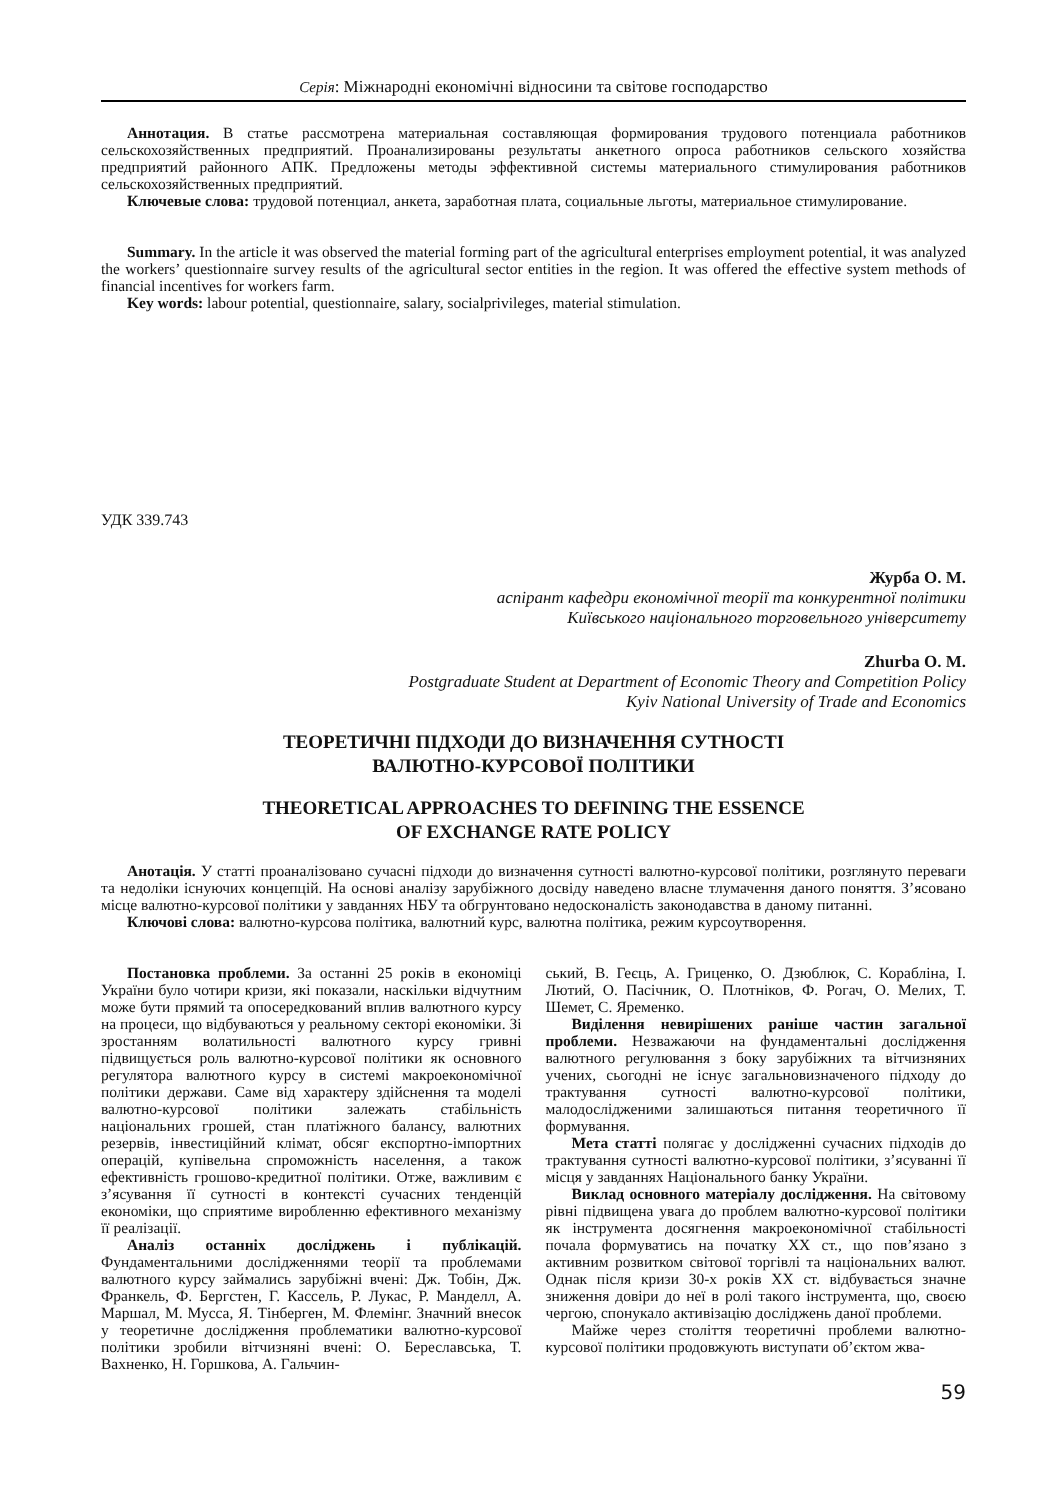Серія: Міжнародні економічні відносини та світове господарство
Аннотация. В статье рассмотрена материальная составляющая формирования трудового потенциала работников сельскохозяйственных предприятий. Проанализированы результаты анкетного опроса работников сельского хозяйства предприятий районного АПК. Предложены методы эффективной системы материального стимулирования работников сельскохозяйственных предприятий.
Ключевые слова: трудовой потенциал, анкета, заработная плата, социальные льготы, материальное стимулирование.
Summary. In the article it was observed the material forming part of the agricultural enterprises employment potential, it was analyzed the workers’ questionnaire survey results of the agricultural sector entities in the region. It was offered the effective system methods of financial incentives for workers farm.
Key words: labour potential, questionnaire, salary, socialprivileges, material stimulation.
УДК 339.743
Журба О. М.
аспірант кафедри економічної теорії та конкурентної політики
Київського національного торговельного університету
Zhurba O. M.
Postgraduate Student at Department of Economic Theory and Competition Policy
Kyiv National University of Trade and Economics
ТЕОРЕТИЧНІ ПІДХОДИ ДО ВИЗНАЧЕННЯ СУТНОСТІ
ВАЛЮТНО-КУРСОВОЇ ПОЛІТИКИ
THEORETICAL APPROACHES TO DEFINING THE ESSENCE
OF EXCHANGE RATE POLICY
Анотація. У статті проаналізовано сучасні підходи до визначення сутності валютно-курсової політики, розглянуто переваги та недоліки існуючих концепцій. На основі аналізу зарубіжного досвіду наведено власне тлумачення даного поняття. З’ясовано місце валютно-курсової політики у завданнях НБУ та обгрунтовано недосконалість законодавства в даному питанні.
Ключові слова: валютно-курсова політика, валютний курс, валютна політика, режим курсоутворення.
Постановка проблеми. За останні 25 років в економіці України було чотири кризи, які показали, наскільки відчутним може бути прямий та опосередкований вплив валютного курсу на процеси, що відбуваються у реальному секторі економіки. Зі зростанням волатильності валютного курсу гривні підвищується роль валютно-курсової політики як основного регулятора валютного курсу в системі макроекономічної політики держави. Саме від характеру здійснення та моделі валютно-курсової політики залежать стабільність національних грошей, стан платіжного балансу, валютних резервів, інвестиційний клімат, обсяг експортно-імпортних операцій, купівельна спроможність населення, а також ефективність грошово-кредитної політики. Отже, важливим є з’ясування її сутності в контексті сучасних тенденцій економіки, що сприятиме виробленню ефективного механізму її реалізації.
Аналіз останніх досліджень і публікацій. Фундаментальними дослідженнями теорії та проблемами валютного курсу займались зарубіжні вчені: Дж. Тобін, Дж. Франкель, Ф. Бергстен, Г. Кассель, Р. Лукас, Р. Манделл, А. Маршал, М. Мусса, Я. Тінберген, М. Флемінг. Значний внесок у теоретичне дослідження проблематики валютно-курсової політики зробили вітчизняні вчені: О. Береславська, Т. Вахненко, Н. Горшкова, А. Гальчин-
ський, В. Геєць, А. Гриценко, О. Дзюблюк, С. Корабліна, І. Лютий, О. Пасічник, О. Плотніков, Ф. Рогач, О. Мелих, Т. Шемет, С. Яременко.
Виділення невирішених раніше частин загальної проблеми. Незважаючи на фундаментальні дослідження валютного регулювання з боку зарубіжних та вітчизняних учених, сьогодні не існує загальновизначеного підходу до трактування сутності валютно-курсової політики, малодослідженими залишаються питання теоретичного її формування.
Мета статті полягає у дослідженні сучасних підходів до трактування сутності валютно-курсової політики, з’ясуванні її місця у завданнях Національного банку України.
Виклад основного матеріалу дослідження. На світовому рівні підвищена увага до проблем валютно-курсової політики як інструмента досягнення макроекономічної стабільності почала формуватись на початку XX ст., що пов’язано з активним розвитком світової торгівлі та національних валют. Однак після кризи 30-х років XX ст. відбувається значне зниження довіри до неї в ролі такого інструмента, що, своєю чергою, спонукало активізацію досліджень даної проблеми.
Майже через століття теоретичні проблеми валютно-курсової політики продовжують виступати об’єктом жва-
59